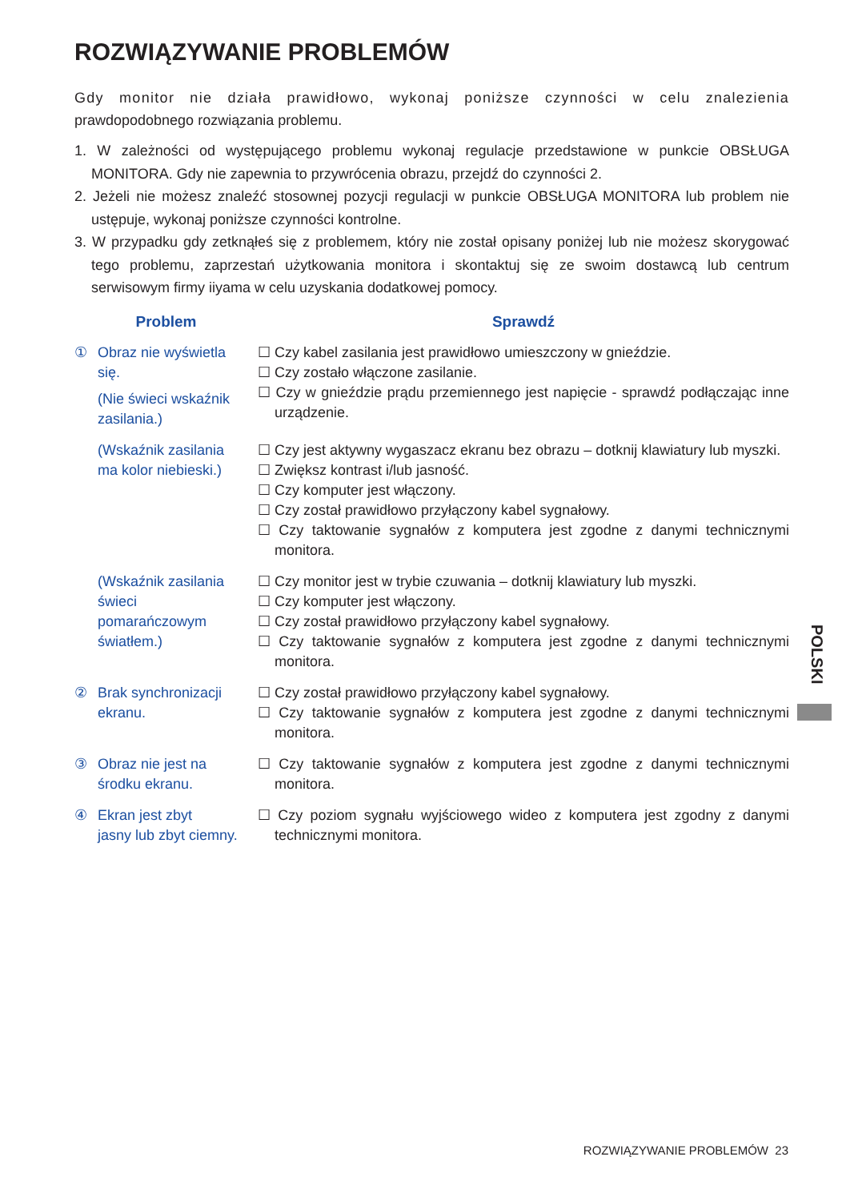ROZWIĄZYWANIE PROBLEMÓW
Gdy monitor nie działa prawidłowo, wykonaj poniższe czynności w celu znalezienia prawdopodobnego rozwiązania problemu.
1. W zależności od występującego problemu wykonaj regulacje przedstawione w punkcie OBSŁUGA MONITORA. Gdy nie zapewnia to przywrócenia obrazu, przejdź do czynności 2.
2. Jeżeli nie możesz znaleźć stosownej pozycji regulacji w punkcie OBSŁUGA MONITORA lub problem nie ustępuje, wykonaj poniższe czynności kontrolne.
3. W przypadku gdy zetknąłeś się z problemem, który nie został opisany poniżej lub nie możesz skorygować tego problemu, zaprzestań użytkowania monitora i skontaktuj się ze swoim dostawcą lub centrum serwisowym firmy iiyama w celu uzyskania dodatkowej pomocy.
| Problem | Sprawdź |
| --- | --- |
| ① Obraz nie wyświetla się. (Nie świeci wskaźnik zasilania.) | ☐ Czy kabel zasilania jest prawidłowo umieszczony w gnieździe. ☐ Czy zostało włączone zasilanie. ☐ Czy w gnieździe prądu przemiennego jest napięcie - sprawdź podłączając inne urządzenie. |
| (Wskaźnik zasilania ma kolor niebieski.) | ☐ Czy jest aktywny wygaszacz ekranu bez obrazu – dotknij klawiatury lub myszki. ☐ Zwiększ kontrast i/lub jasność. ☐ Czy komputer jest włączony. ☐ Czy został prawidłowo przyłączony kabel sygnałowy. ☐ Czy taktowanie sygnałów z komputera jest zgodne z danymi technicznymi monitora. |
| (Wskaźnik zasilania świeci pomarańczowym światłem.) | ☐ Czy monitor jest w trybie czuwania – dotknij klawiatury lub myszki. ☐ Czy komputer jest włączony. ☐ Czy został prawidłowo przyłączony kabel sygnałowy. ☐ Czy taktowanie sygnałów z komputera jest zgodne z danymi technicznymi monitora. |
| ② Brak synchronizacji ekranu. | ☐ Czy został prawidłowo przyłączony kabel sygnałowy. ☐ Czy taktowanie sygnałów z komputera jest zgodne z danymi technicznymi monitora. |
| ③ Obraz nie jest na środku ekranu. | ☐ Czy taktowanie sygnałów z komputera jest zgodne z danymi technicznymi monitora. |
| ④ Ekran jest zbyt jasny lub zbyt ciemny. | ☐ Czy poziom sygnału wyjściowego wideo z komputera jest zgodny z danymi technicznymi monitora. |
POLSKI
ROZWIĄZYWANIE PROBLEMÓW 23